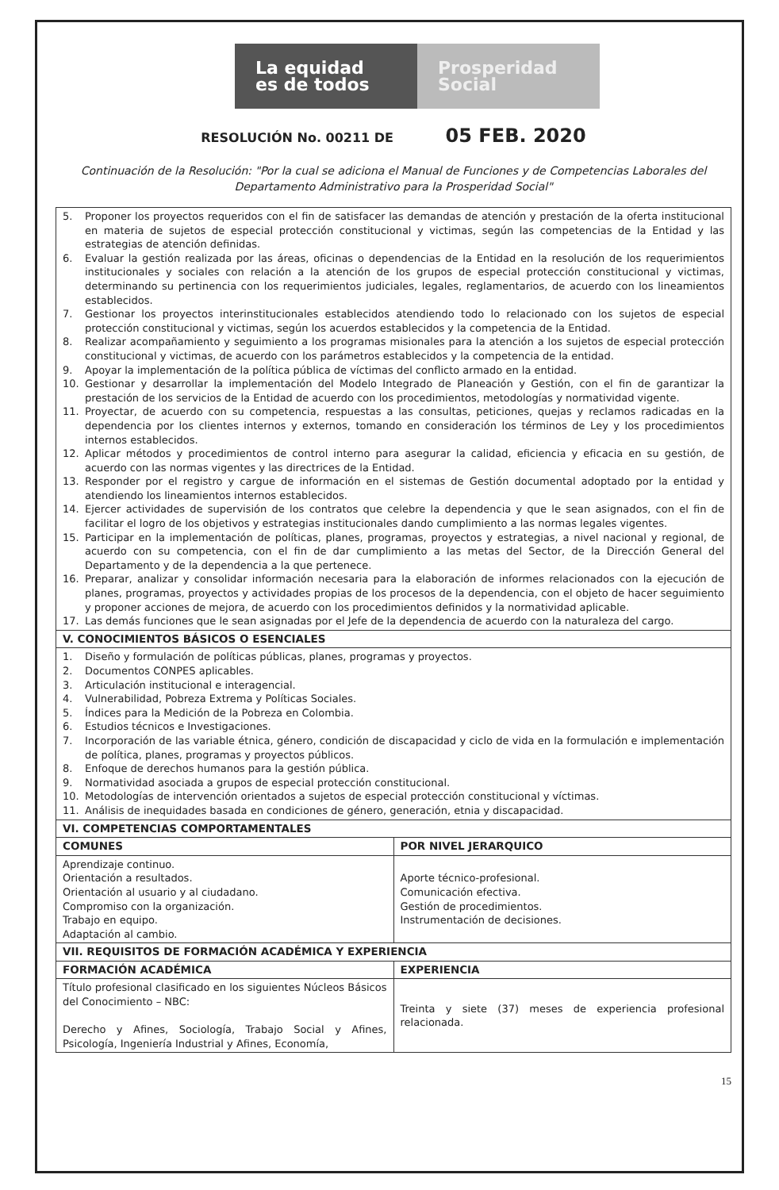La equidad
es de todos
Prosperidad
Social
RESOLUCIÓN No. 00211 DE 05 FEB. 2020
Continuación de la Resolución: "Por la cual se adiciona el Manual de Funciones y de Competencias Laborales del Departamento Administrativo para la Prosperidad Social"
| 5. Proponer los proyectos requeridos con el fin de satisfacer las demandas de atención y prestación de la oferta institucional en materia de sujetos de especial protección constitucional y victimas, según las competencias de la Entidad y las estrategias de atención definidas. 6. Evaluar la gestión realizada por las áreas, oficinas o dependencias de la Entidad en la resolución de los requerimientos institucionales y sociales con relación a la atención de los grupos de especial protección constitucional y victimas, determinando su pertinencia con los requerimientos judiciales, legales, reglamentarios, de acuerdo con los lineamientos establecidos. 7. Gestionar los proyectos interinstitucionales establecidos atendiendo todo lo relacionado con los sujetos de especial protección constitucional y victimas, según los acuerdos establecidos y la competencia de la Entidad. 8. Realizar acompañamiento y seguimiento a los programas misionales para la atención a los sujetos de especial protección constitucional y victimas, de acuerdo con los parámetros establecidos y la competencia de la entidad. 9. Apoyar la implementación de la política pública de víctimas del conflicto armado en la entidad. 10. Gestionar y desarrollar la implementación del Modelo Integrado de Planeación y Gestión, con el fin de garantizar la prestación de los servicios de la Entidad de acuerdo con los procedimientos, metodologías y normatividad vigente. 11. Proyectar, de acuerdo con su competencia, respuestas a las consultas, peticiones, quejas y reclamos radicadas en la dependencia por los clientes internos y externos, tomando en consideración los términos de Ley y los procedimientos internos establecidos. 12. Aplicar métodos y procedimientos de control interno para asegurar la calidad, eficiencia y eficacia en su gestión, de acuerdo con las normas vigentes y las directrices de la Entidad. 13. Responder por el registro y cargue de información en el sistemas de Gestión documental adoptado por la entidad y atendiendo los lineamientos internos establecidos. 14. Ejercer actividades de supervisión de los contratos que celebre la dependencia y que le sean asignados, con el fin de facilitar el logro de los objetivos y estrategias institucionales dando cumplimiento a las normas legales vigentes. 15. Participar en la implementación de políticas, planes, programas, proyectos y estrategias, a nivel nacional y regional, de acuerdo con su competencia, con el fin de dar cumplimiento a las metas del Sector, de la Dirección General del Departamento y de la dependencia a la que pertenece. 16. Preparar, analizar y consolidar información necesaria para la elaboración de informes relacionados con la ejecución de planes, programas, proyectos y actividades propias de los procesos de la dependencia, con el objeto de hacer seguimiento y proponer acciones de mejora, de acuerdo con los procedimientos definidos y la normatividad aplicable. 17. Las demás funciones que le sean asignadas por el Jefe de la dependencia de acuerdo con la naturaleza del cargo. | |
| V. CONOCIMIENTOS BÁSICOS O ESENCIALES | |
| 1. Diseño y formulación de políticas públicas, planes, programas y proyectos. 2. Documentos CONPES aplicables. 3. Articulación institucional e interagencial. 4. Vulnerabilidad, Pobreza Extrema y Políticas Sociales. 5. Índices para la Medición de la Pobreza en Colombia. 6. Estudios técnicos e Investigaciones. 7. Incorporación de las variable étnica, género, condición de discapacidad y ciclo de vida en la formulación e implementación de política, planes, programas y proyectos públicos. 8. Enfoque de derechos humanos para la gestión pública. 9. Normatividad asociada a grupos de especial protección constitucional. 10. Metodologías de intervención orientados a sujetos de especial protección constitucional y víctimas. 11. Análisis de inequidades basada en condiciones de género, generación, etnia y discapacidad. | |
| VI. COMPETENCIAS COMPORTAMENTALES | |
| COMUNES | POR NIVEL JERARQUICO |
| Aprendizaje continuo. Orientación a resultados. Orientación al usuario y al ciudadano. Compromiso con la organización. Trabajo en equipo. Adaptación al cambio. | Aporte técnico-profesional. Comunicación efectiva. Gestión de procedimientos. Instrumentación de decisiones. |
| VII. REQUISITOS DE FORMACIÓN ACADÉMICA Y EXPERIENCIA | |
| FORMACIÓN ACADÉMICA | EXPERIENCIA |
| Título profesional clasificado en los siguientes Núcleos Básicos del Conocimiento – NBC: Derecho y Afines, Sociología, Trabajo Social y Afines, Psicología, Ingeniería Industrial y Afines, Economía, | Treinta y siete (37) meses de experiencia profesional relacionada. |
15